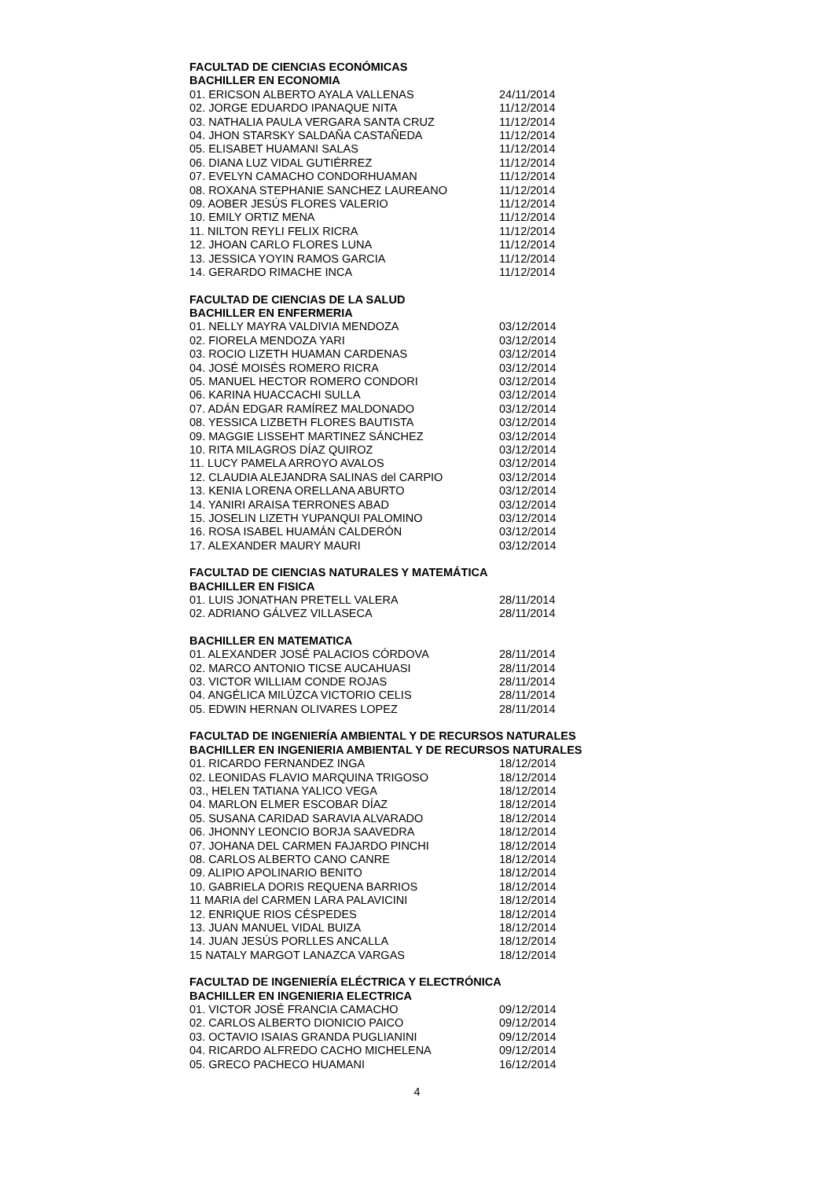FACULTAD DE CIENCIAS ECONÓMICAS
BACHILLER EN ECONOMIA
01. ERICSON ALBERTO AYALA VALLENAS 24/11/2014
02. JORGE EDUARDO IPANAQUE NITA 11/12/2014
03. NATHALIA PAULA VERGARA SANTA CRUZ 11/12/2014
04. JHON STARSKY SALDAÑA CASTAÑEDA 11/12/2014
05. ELISABET HUAMANI SALAS 11/12/2014
06. DIANA LUZ VIDAL GUTIÉRREZ 11/12/2014
07. EVELYN CAMACHO CONDORHUAMAN 11/12/2014
08. ROXANA STEPHANIE SANCHEZ LAUREANO 11/12/2014
09. AOBER JESÚS FLORES VALERIO 11/12/2014
10. EMILY ORTIZ MENA 11/12/2014
11. NILTON REYLI FELIX RICRA 11/12/2014
12. JHOAN CARLO FLORES LUNA 11/12/2014
13. JESSICA YOYIN RAMOS GARCIA 11/12/2014
14. GERARDO RIMACHE INCA 11/12/2014
FACULTAD DE CIENCIAS DE LA SALUD
BACHILLER EN ENFERMERIA
01. NELLY MAYRA VALDIVIA MENDOZA 03/12/2014
02. FIORELA MENDOZA YARI 03/12/2014
03. ROCIO LIZETH HUAMAN CARDENAS 03/12/2014
04. JOSÉ MOISÉS ROMERO RICRA 03/12/2014
05. MANUEL HECTOR ROMERO CONDORI 03/12/2014
06. KARINA HUACCACHI SULLA 03/12/2014
07. ADÁN EDGAR RAMÍREZ MALDONADO 03/12/2014
08. YESSICA LIZBETH FLORES BAUTISTA 03/12/2014
09. MAGGIE LISSEHT MARTINEZ SÁNCHEZ 03/12/2014
10. RITA MILAGROS DÍAZ QUIROZ 03/12/2014
11. LUCY PAMELA ARROYO AVALOS 03/12/2014
12. CLAUDIA ALEJANDRA SALINAS del CARPIO 03/12/2014
13. KENIA LORENA ORELLANA ABURTO 03/12/2014
14. YANIRI ARAISA TERRONES ABAD 03/12/2014
15. JOSELIN LIZETH YUPANQUI PALOMINO 03/12/2014
16. ROSA ISABEL HUAMÁN CALDERÓN 03/12/2014
17. ALEXANDER MAURY MAURI 03/12/2014
FACULTAD DE CIENCIAS NATURALES Y MATEMÁTICA
BACHILLER EN FISICA
01. LUIS JONATHAN PRETELL VALERA 28/11/2014
02. ADRIANO GÁLVEZ VILLASECA 28/11/2014
BACHILLER EN MATEMATICA
01. ALEXANDER JOSÉ PALACIOS CÓRDOVA 28/11/2014
02. MARCO ANTONIO TICSE AUCAHUASI 28/11/2014
03. VICTOR WILLIAM CONDE ROJAS 28/11/2014
04. ANGÉLICA MILÚZCA VICTORIO CELIS 28/11/2014
05. EDWIN HERNAN OLIVARES LOPEZ 28/11/2014
FACULTAD DE INGENIERÍA AMBIENTAL Y DE RECURSOS NATURALES
BACHILLER EN INGENIERIA AMBIENTAL Y DE RECURSOS NATURALES
01. RICARDO FERNANDEZ INGA 18/12/2014
02. LEONIDAS FLAVIO MARQUINA TRIGOSO 18/12/2014
03., HELEN TATIANA YALICO VEGA 18/12/2014
04. MARLON ELMER ESCOBAR DÍAZ 18/12/2014
05. SUSANA CARIDAD SARAVIA ALVARADO 18/12/2014
06. JHONNY LEONCIO BORJA SAAVEDRA 18/12/2014
07. JOHANA DEL CARMEN FAJARDO PINCHI 18/12/2014
08. CARLOS ALBERTO CANO CANRE 18/12/2014
09. ALIPIO APOLINARIO BENITO 18/12/2014
10. GABRIELA DORIS REQUENA BARRIOS 18/12/2014
11 MARIA del CARMEN LARA PALAVICINI 18/12/2014
12. ENRIQUE RIOS CÉSPEDES 18/12/2014
13. JUAN MANUEL VIDAL BUIZA 18/12/2014
14. JUAN JESÚS PORLLES ANCALLA 18/12/2014
15 NATALY MARGOT LANAZCA VARGAS 18/12/2014
FACULTAD DE INGENIERÍA ELÉCTRICA Y ELECTRÓNICA
BACHILLER EN INGENIERIA ELECTRICA
01. VICTOR JOSÉ FRANCIA CAMACHO 09/12/2014
02. CARLOS ALBERTO DIONICIO PAICO 09/12/2014
03. OCTAVIO ISAIAS GRANDA PUGLIANINI 09/12/2014
04. RICARDO ALFREDO CACHO MICHELENA 09/12/2014
05. GRECO PACHECO HUAMANI 16/12/2014
4